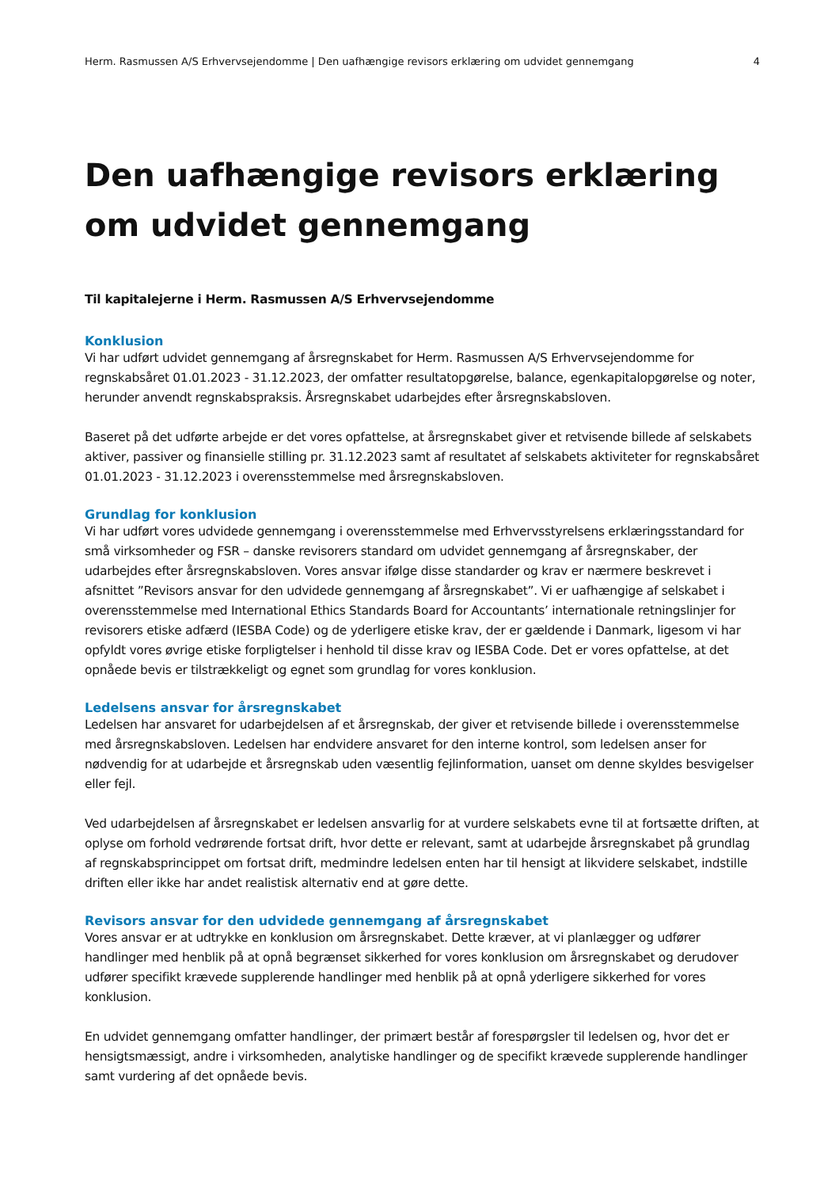Herm. Rasmussen A/S Erhvervsejendomme | Den uafhængige revisors erklæring om udvidet gennemgang 4
Den uafhængige revisors erklæring om udvidet gennemgang
Til kapitalejerne i Herm. Rasmussen A/S Erhvervsejendomme
Konklusion
Vi har udført udvidet gennemgang af årsregnskabet for Herm. Rasmussen A/S Erhvervsejendomme for regnskabsåret 01.01.2023 - 31.12.2023, der omfatter resultatopgørelse, balance, egenkapitalopgørelse og noter, herunder anvendt regnskabspraksis. Årsregnskabet udarbejdes efter årsregnskabsloven.
Baseret på det udførte arbejde er det vores opfattelse, at årsregnskabet giver et retvisende billede af selskabets aktiver, passiver og finansielle stilling pr. 31.12.2023 samt af resultatet af selskabets aktiviteter for regnskabsåret 01.01.2023 - 31.12.2023 i overensstemmelse med årsregnskabsloven.
Grundlag for konklusion
Vi har udført vores udvidede gennemgang i overensstemmelse med Erhvervsstyrelsens erklæringsstandard for små virksomheder og FSR – danske revisorers standard om udvidet gennemgang af årsregnskaber, der udarbejdes efter årsregnskabsloven. Vores ansvar ifølge disse standarder og krav er nærmere beskrevet i afsnittet ”Revisors ansvar for den udvidede gennemgang af årsregnskabet”. Vi er uafhængige af selskabet i overensstemmelse med International Ethics Standards Board for Accountants’ internationale retningslinjer for revisorers etiske adfærd (IESBA Code) og de yderligere etiske krav, der er gældende i Danmark, ligesom vi har opfyldt vores øvrige etiske forpligtelser i henhold til disse krav og IESBA Code. Det er vores opfattelse, at det opnåede bevis er tilstrækkeligt og egnet som grundlag for vores konklusion.
Ledelsens ansvar for årsregnskabet
Ledelsen har ansvaret for udarbejdelsen af et årsregnskab, der giver et retvisende billede i overensstemmelse med årsregnskabsloven. Ledelsen har endvidere ansvaret for den interne kontrol, som ledelsen anser for nødvendig for at udarbejde et årsregnskab uden væsentlig fejlinformation, uanset om denne skyldes besvigelser eller fejl.
Ved udarbejdelsen af årsregnskabet er ledelsen ansvarlig for at vurdere selskabets evne til at fortsætte driften, at oplyse om forhold vedrørende fortsat drift, hvor dette er relevant, samt at udarbejde årsregnskabet på grundlag af regnskabsprincippet om fortsat drift, medmindre ledelsen enten har til hensigt at likvidere selskabet, indstille driften eller ikke har andet realistisk alternativ end at gøre dette.
Revisors ansvar for den udvidede gennemgang af årsregnskabet
Vores ansvar er at udtrykke en konklusion om årsregnskabet. Dette kræver, at vi planlægger og udfører handlinger med henblik på at opnå begrænset sikkerhed for vores konklusion om årsregnskabet og derudover udfører specifikt krævede supplerende handlinger med henblik på at opnå yderligere sikkerhed for vores konklusion.
En udvidet gennemgang omfatter handlinger, der primært består af forespørgsler til ledelsen og, hvor det er hensigtsmæssigt, andre i virksomheden, analytiske handlinger og de specifikt krævede supplerende handlinger samt vurdering af det opnåede bevis.